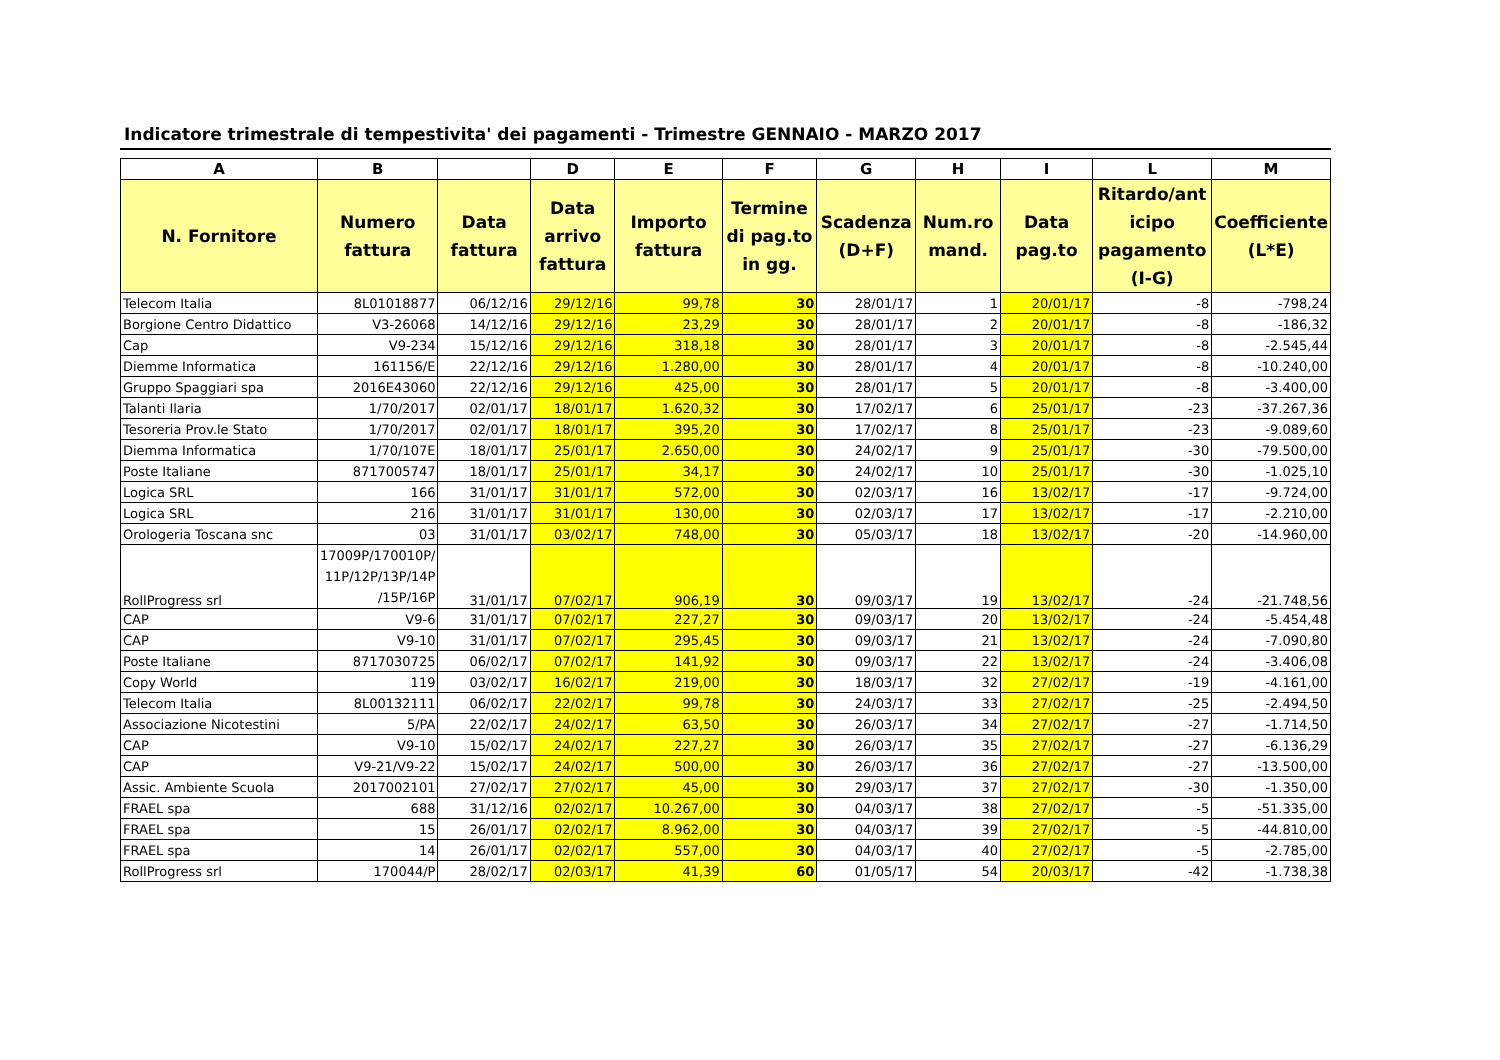Indicatore trimestrale di tempestivita' dei pagamenti - Trimestre GENNAIO - MARZO 2017
| A | B | | D | E | F | G | H | I | L | M |
| --- | --- | --- | --- | --- | --- | --- | --- | --- | --- | --- |
| N. Fornitore | Numero fattura | Data fattura | Data arrivo fattura | Importo fattura | Termine di pag.to in gg. | Scadenza (D+F) | Num.ro mand. | Data pag.to | Ritardo/ant icipo pagamento (I-G) | Coefficiente (L*E) |
| Telecom Italia | 8L01018877 | 06/12/16 | 29/12/16 | 99,78 | 30 | 28/01/17 | 1 | 20/01/17 | -8 | -798,24 |
| Borgione Centro Didattico | V3-26068 | 14/12/16 | 29/12/16 | 23,29 | 30 | 28/01/17 | 2 | 20/01/17 | -8 | -186,32 |
| Cap | V9-234 | 15/12/16 | 29/12/16 | 318,18 | 30 | 28/01/17 | 3 | 20/01/17 | -8 | -2.545,44 |
| Diemme Informatica | 161156/E | 22/12/16 | 29/12/16 | 1.280,00 | 30 | 28/01/17 | 4 | 20/01/17 | -8 | -10.240,00 |
| Gruppo Spaggiari spa | 2016E43060 | 22/12/16 | 29/12/16 | 425,00 | 30 | 28/01/17 | 5 | 20/01/17 | -8 | -3.400,00 |
| Talanti Ilaria | 1/70/2017 | 02/01/17 | 18/01/17 | 1.620,32 | 30 | 17/02/17 | 6 | 25/01/17 | -23 | -37.267,36 |
| Tesoreria Prov.le Stato | 1/70/2017 | 02/01/17 | 18/01/17 | 395,20 | 30 | 17/02/17 | 8 | 25/01/17 | -23 | -9.089,60 |
| Diemma Informatica | 1/70/107E | 18/01/17 | 25/01/17 | 2.650,00 | 30 | 24/02/17 | 9 | 25/01/17 | -30 | -79.500,00 |
| Poste Italiane | 8717005747 | 18/01/17 | 25/01/17 | 34,17 | 30 | 24/02/17 | 10 | 25/01/17 | -30 | -1.025,10 |
| Logica SRL | 166 | 31/01/17 | 31/01/17 | 572,00 | 30 | 02/03/17 | 16 | 13/02/17 | -17 | -9.724,00 |
| Logica SRL | 216 | 31/01/17 | 31/01/17 | 130,00 | 30 | 02/03/17 | 17 | 13/02/17 | -17 | -2.210,00 |
| Orologeria Toscana snc | 03 | 31/01/17 | 03/02/17 | 748,00 | 30 | 05/03/17 | 18 | 13/02/17 | -20 | -14.960,00 |
| RollProgress srl | 17009P/170010P/ 11P/12P/13P/14P /15P/16P | 31/01/17 | 07/02/17 | 906,19 | 30 | 09/03/17 | 19 | 13/02/17 | -24 | -21.748,56 |
| CAP | V9-6 | 31/01/17 | 07/02/17 | 227,27 | 30 | 09/03/17 | 20 | 13/02/17 | -24 | -5.454,48 |
| CAP | V9-10 | 31/01/17 | 07/02/17 | 295,45 | 30 | 09/03/17 | 21 | 13/02/17 | -24 | -7.090,80 |
| Poste Italiane | 8717030725 | 06/02/17 | 07/02/17 | 141,92 | 30 | 09/03/17 | 22 | 13/02/17 | -24 | -3.406,08 |
| Copy World | 119 | 03/02/17 | 16/02/17 | 219,00 | 30 | 18/03/17 | 32 | 27/02/17 | -19 | -4.161,00 |
| Telecom Italia | 8L00132111 | 06/02/17 | 22/02/17 | 99,78 | 30 | 24/03/17 | 33 | 27/02/17 | -25 | -2.494,50 |
| Associazione Nicotestini | 5/PA | 22/02/17 | 24/02/17 | 63,50 | 30 | 26/03/17 | 34 | 27/02/17 | -27 | -1.714,50 |
| CAP | V9-10 | 15/02/17 | 24/02/17 | 227,27 | 30 | 26/03/17 | 35 | 27/02/17 | -27 | -6.136,29 |
| CAP | V9-21/V9-22 | 15/02/17 | 24/02/17 | 500,00 | 30 | 26/03/17 | 36 | 27/02/17 | -27 | -13.500,00 |
| Assic. Ambiente Scuola | 2017002101 | 27/02/17 | 27/02/17 | 45,00 | 30 | 29/03/17 | 37 | 27/02/17 | -30 | -1.350,00 |
| FRAEL spa | 688 | 31/12/16 | 02/02/17 | 10.267,00 | 30 | 04/03/17 | 38 | 27/02/17 | -5 | -51.335,00 |
| FRAEL spa | 15 | 26/01/17 | 02/02/17 | 8.962,00 | 30 | 04/03/17 | 39 | 27/02/17 | -5 | -44.810,00 |
| FRAEL spa | 14 | 26/01/17 | 02/02/17 | 557,00 | 30 | 04/03/17 | 40 | 27/02/17 | -5 | -2.785,00 |
| RollProgress srl | 170044/P | 28/02/17 | 02/03/17 | 41,39 | 60 | 01/05/17 | 54 | 20/03/17 | -42 | -1.738,38 |